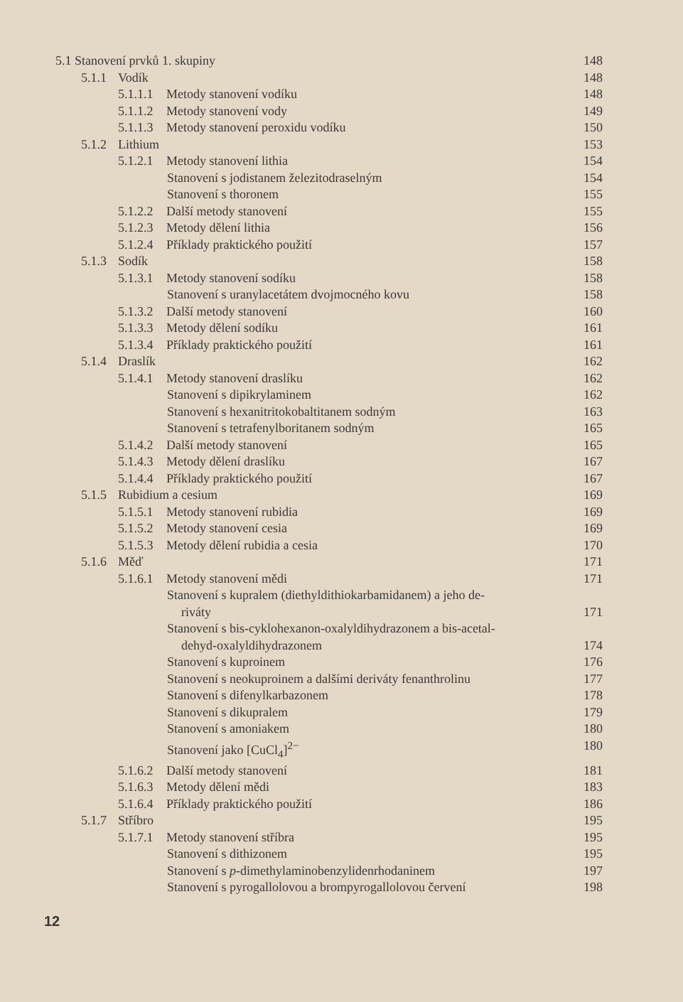5.1 Stanovení prvků 1. skupiny 148
5.1.1 Vodík 148
5.1.1.1 Metody stanovení vodíku 148
5.1.1.2 Metody stanovení vody 149
5.1.1.3 Metody stanovení peroxidu vodíku 150
5.1.2 Lithium 153
5.1.2.1 Metody stanovení lithia 154
Stanovení s jodistanem železitodraselným 154
Stanovení s thoronem 155
5.1.2.2 Další metody stanovení 155
5.1.2.3 Metody dělení lithia 156
5.1.2.4 Příklady praktického použití 157
5.1.3 Sodík 158
5.1.3.1 Metody stanovení sodíku 158
Stanovení s uranylacetátem dvojmocného kovu 158
5.1.3.2 Další metody stanovení 160
5.1.3.3 Metody dělení sodíku 161
5.1.3.4 Příklady praktického použití 161
5.1.4 Draslík 162
5.1.4.1 Metody stanovení draslíku 162
Stanovení s dipikrylaminem 162
Stanovení s hexanitritokobaltitanem sodným 163
Stanovení s tetrafenylboritanem sodným 165
5.1.4.2 Další metody stanovení 165
5.1.4.3 Metody dělení draslíku 167
5.1.4.4 Příklady praktického použití 167
5.1.5 Rubidium a cesium 169
5.1.5.1 Metody stanovení rubidia 169
5.1.5.2 Metody stanovení cesia 169
5.1.5.3 Metody dělení rubidia a cesia 170
5.1.6 Měď 171
5.1.6.1 Metody stanovení mědi 171
Stanovení s kupralem (diethyldithiokarbamidanem) a jeho de-
riváty
171
Stanovení s bis-cyklohexanon-oxalyldihydrazonem a bis-acetal-
dehyd-oxalyldihydrazonem
174
Stanovení s kuproinem 176
Stanovení s neokuproinem a dalšími deriváty fenanthrolinu 177
Stanovení s difenylkarbazonem 178
Stanovení s dikupralem 179
Stanovení s amoniakem 180
Stanovení jako [CuCl<sub>4</sub>]<sup>2−</sup> 180
5.1.6.2 Další metody stanovení 181
5.1.6.3 Metody dělení mědi 183
5.1.6.4 Příklady praktického použití 186
5.1.7 Stříbro 195
5.1.7.1 Metody stanovení stříbra 195
Stanovení s dithizonem 195
Stanovení s p-dimethylaminobenzylidenrhodaninem 197
Stanovení s pyrogallolovou a brompyrogallolovou červení 198
12